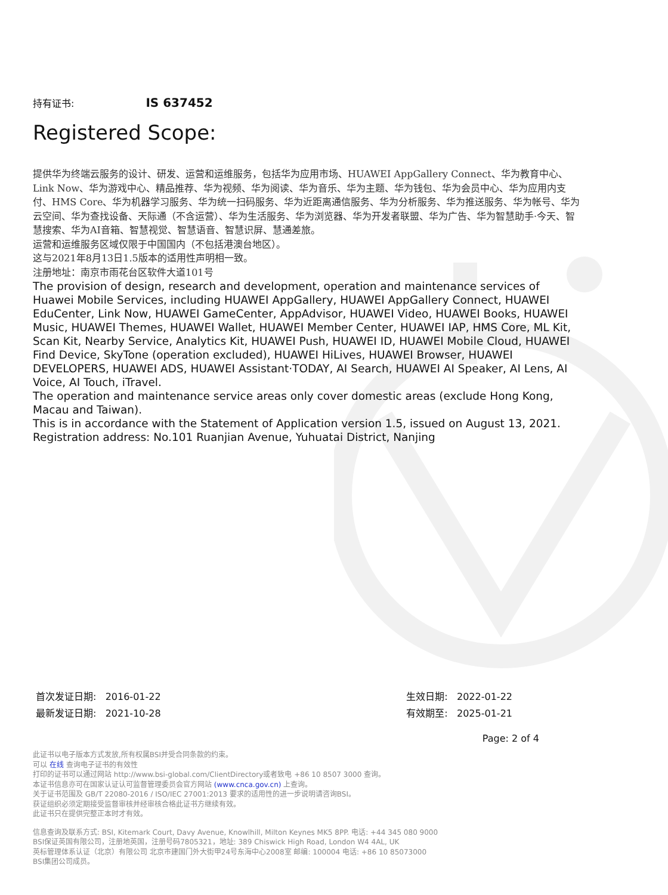持有证书: IS 637452
Registered Scope:
提供华为终端云服务的设计、研发、运营和运维服务，包括华为应用市场、HUAWEI AppGallery Connect、华为教育中心、Link Now、华为游戏中心、精品推荐、华为视频、华为阅读、华为音乐、华为主题、华为钱包、华为会员中心、华为应用内支付、HMS Core、华为机器学习服务、华为统一扫码服务、华为近距离通信服务、华为分析服务、华为推送服务、华为帐号、华为云空间、华为查找设备、天际通（不含运营）、华为生活服务、华为浏览器、华为开发者联盟、华为广告、华为智慧助手·今天、智慧搜索、华为AI音箱、智慧视觉、智慧语音、智慧识屏、慧通差旅。
运营和运维服务区域仅限于中国国内（不包括港澳台地区）。
这与2021年8月13日1.5版本的适用性声明相一致。
注册地址：南京市雨花台区软件大道101号
The provision of design, research and development, operation and maintenance services of Huawei Mobile Services, including HUAWEI AppGallery, HUAWEI AppGallery Connect, HUAWEI EduCenter, Link Now, HUAWEI GameCenter, AppAdvisor, HUAWEI Video, HUAWEI Books, HUAWEI Music, HUAWEI Themes, HUAWEI Wallet, HUAWEI Member Center, HUAWEI IAP, HMS Core, ML Kit, Scan Kit, Nearby Service, Analytics Kit, HUAWEI Push, HUAWEI ID, HUAWEI Mobile Cloud, HUAWEI Find Device, SkyTone (operation excluded), HUAWEI HiLives, HUAWEI Browser, HUAWEI DEVELOPERS, HUAWEI ADS, HUAWEI Assistant·TODAY, AI Search, HUAWEI AI Speaker, AI Lens, AI Voice, AI Touch, iTravel.
The operation and maintenance service areas only cover domestic areas (exclude Hong Kong, Macau and Taiwan).
This is in accordance with the Statement of Application version 1.5, issued on August 13, 2021.
Registration address: No.101 Ruanjian Avenue, Yuhuatai District, Nanjing
首次发证日期: 2016-01-22
最新发证日期: 2021-10-28
生效日期: 2022-01-22
有效期至: 2025-01-21
Page: 2 of 4
此证书以电子版本方式发放,所有权属BSI并受合同条款的约束。
可以 在线 查询电子证书的有效性
打印的证书可以通过网站 http://www.bsi-global.com/ClientDirectory或者致电 +86 10 8507 3000 查询。
本证书信息亦可在国家认证认可监督管理委员会官方网站 (www.cnca.gov.cn) 上查询。
关于证书范围及 GB/T 22080-2016 / ISO/IEC 27001:2013 要求的适用性的进一步说明请咨询BSI。
获证组织必须定期接受监督审核并经审核合格此证书方继续有效。
此证书只在提供完整正本时才有效。
信息查询及联系方式: BSI, Kitemark Court, Davy Avenue, Knowlhill, Milton Keynes MK5 8PP. 电话: +44 345 080 9000
BSI保证英国有限公司，注册地英国，注册号码7805321，地址: 389 Chiswick High Road, London W4 4AL, UK
英标管理体系认证（北京）有限公司 北京市建国门外大街甲24号东海中心2008室 邮编: 100004 电话: +86 10 85073000
BSI集团公司成员。